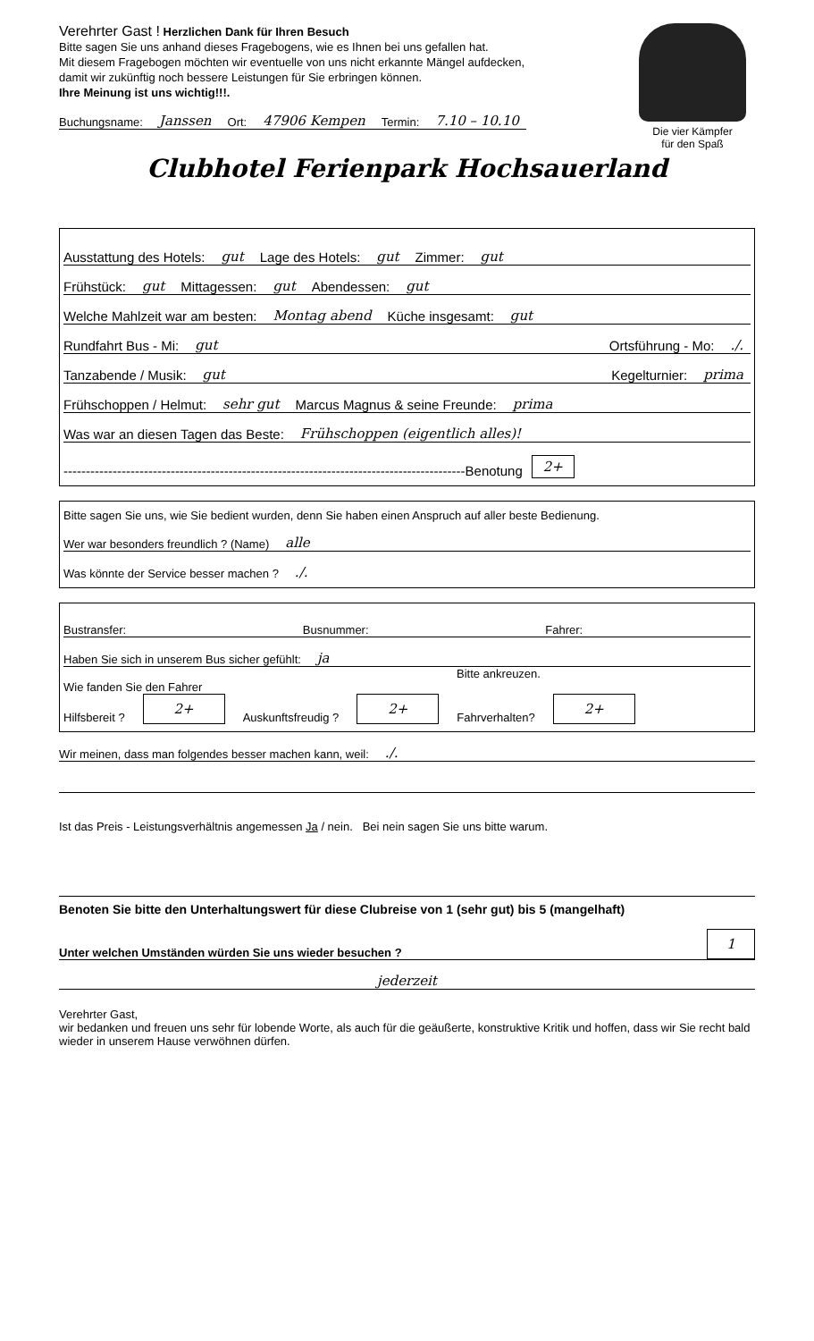Verehrter Gast ! Herzlichen Dank für Ihren Besuch
Bitte sagen Sie uns anhand dieses Fragebogens, wie es Ihnen bei uns gefallen hat.
Mit diesem Fragebogen möchten wir eventuelle von uns nicht erkannte Mängel aufdecken,
damit wir zukünftig noch bessere Leistungen für Sie erbringen können.
Ihre Meinung ist uns wichtig!!!.
Buchungsname: Janssen Ort: 47906 Kempen Termin: 7.10 – 10.10
Die vier Kämpfer
für den Spaß
Clubhotel Ferienpark Hochsauerland
Ausstattung des Hotels: gut Lage des Hotels: gut Zimmer: gut
Frühstück: gut Mittagessen: gut Abendessen: gut
Welche Mahlzeit war am besten: Montag abend Küche insgesamt: gut
Rundfahrt Bus - Mi: gut Ortsführung - Mo: ./.
Tanzabende / Musik: gut Kegelturnier: prima
Frühschoppen / Helmut: sehr gut Marcus Magnus & seine Freunde: prima
Was war an diesen Tagen das Beste: Frühschoppen (eigentlich alles)!
------------------------------------------------------------------------------------------Benotung 2+
Bitte sagen Sie uns, wie Sie bedient wurden, denn Sie haben einen Anspruch auf aller beste Bedienung.
Wer war besonders freundlich ? (Name) alle
Was könnte der Service besser machen ? ./.
Bustransfer: Busnummer: Fahrer:
Haben Sie sich in unserem Bus sicher gefühlt: ja
Bitte ankreuzen.
Wie fanden Sie den Fahrer
Hilfsbereit ? 2+ Auskunftsfreudig ? 2+ Fahrverhalten? 2+
Wir meinen, dass man folgendes besser machen kann, weil: ./.
Ist das Preis - Leistungsverhältnis angemessen Ja / nein. Bei nein sagen Sie uns bitte warum.
Benoten Sie bitte den Unterhaltungswert für diese Clubreise von 1 (sehr gut) bis 5 (mangelhaft)
Unter welchen Umständen würden Sie uns wieder besuchen ? 1
jederzeit
Verehrter Gast,
wir bedanken und freuen uns sehr für lobende Worte, als auch für die geäußerte, konstruktive Kritik und hoffen, dass wir Sie recht bald wieder in unserem Hause verwöhnen dürfen.